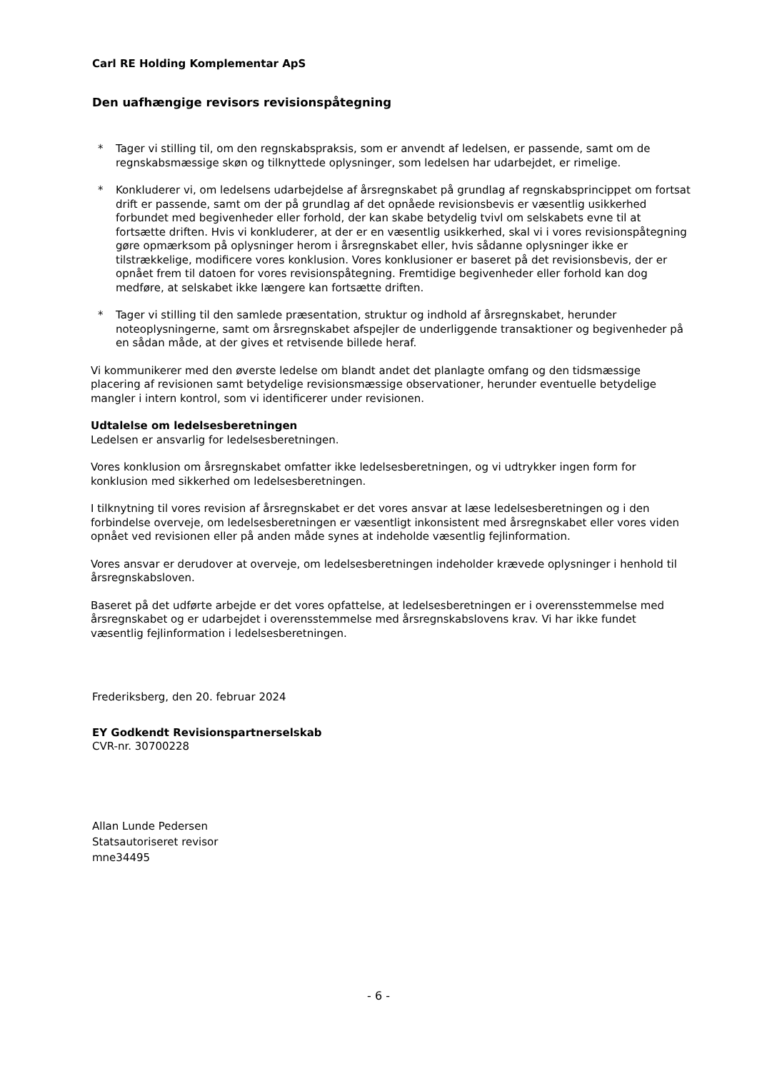Carl RE Holding Komplementar ApS
Den uafhængige revisors revisionspåtegning
* Tager vi stilling til, om den regnskabspraksis, som er anvendt af ledelsen, er passende, samt om de regnskabsmæssige skøn og tilknyttede oplysninger, som ledelsen har udarbejdet, er rimelige.
* Konkluderer vi, om ledelsens udarbejdelse af årsregnskabet på grundlag af regnskabsprincippet om fortsat drift er passende, samt om der på grundlag af det opnåede revisionsbevis er væsentlig usikkerhed forbundet med begivenheder eller forhold, der kan skabe betydelig tvivl om selskabets evne til at fortsætte driften. Hvis vi konkluderer, at der er en væsentlig usikkerhed, skal vi i vores revisionspåtegning gøre opmærksom på oplysninger herom i årsregnskabet eller, hvis sådanne oplysninger ikke er tilstrækkelige, modificere vores konklusion. Vores konklusioner er baseret på det revisionsbevis, der er opnået frem til datoen for vores revisionspåtegning. Fremtidige begivenheder eller forhold kan dog medføre, at selskabet ikke længere kan fortsætte driften.
* Tager vi stilling til den samlede præsentation, struktur og indhold af årsregnskabet, herunder noteoplysningerne, samt om årsregnskabet afspejler de underliggende transaktioner og begivenheder på en sådan måde, at der gives et retvisende billede heraf.
Vi kommunikerer med den øverste ledelse om blandt andet det planlagte omfang og den tidsmæssige placering af revisionen samt betydelige revisionsmæssige observationer, herunder eventuelle betydelige mangler i intern kontrol, som vi identificerer under revisionen.
Udtalelse om ledelsesberetningen
Ledelsen er ansvarlig for ledelsesberetningen.
Vores konklusion om årsregnskabet omfatter ikke ledelsesberetningen, og vi udtrykker ingen form for konklusion med sikkerhed om ledelsesberetningen.
I tilknytning til vores revision af årsregnskabet er det vores ansvar at læse ledelsesberetningen og i den forbindelse overveje, om ledelsesberetningen er væsentligt inkonsistent med årsregnskabet eller vores viden opnået ved revisionen eller på anden måde synes at indeholde væsentlig fejlinformation.
Vores ansvar er derudover at overveje, om ledelsesberetningen indeholder krævede oplysninger i henhold til årsregnskabsloven.
Baseret på det udførte arbejde er det vores opfattelse, at ledelsesberetningen er i overensstemmelse med årsregnskabet og er udarbejdet i overensstemmelse med årsregnskabslovens krav. Vi har ikke fundet væsentlig fejlinformation i ledelsesberetningen.
Frederiksberg, den 20. februar 2024
EY Godkendt Revisionspartnerselskab
CVR-nr. 30700228
Allan Lunde Pedersen
Statsautoriseret revisor
mne34495
- 6 -